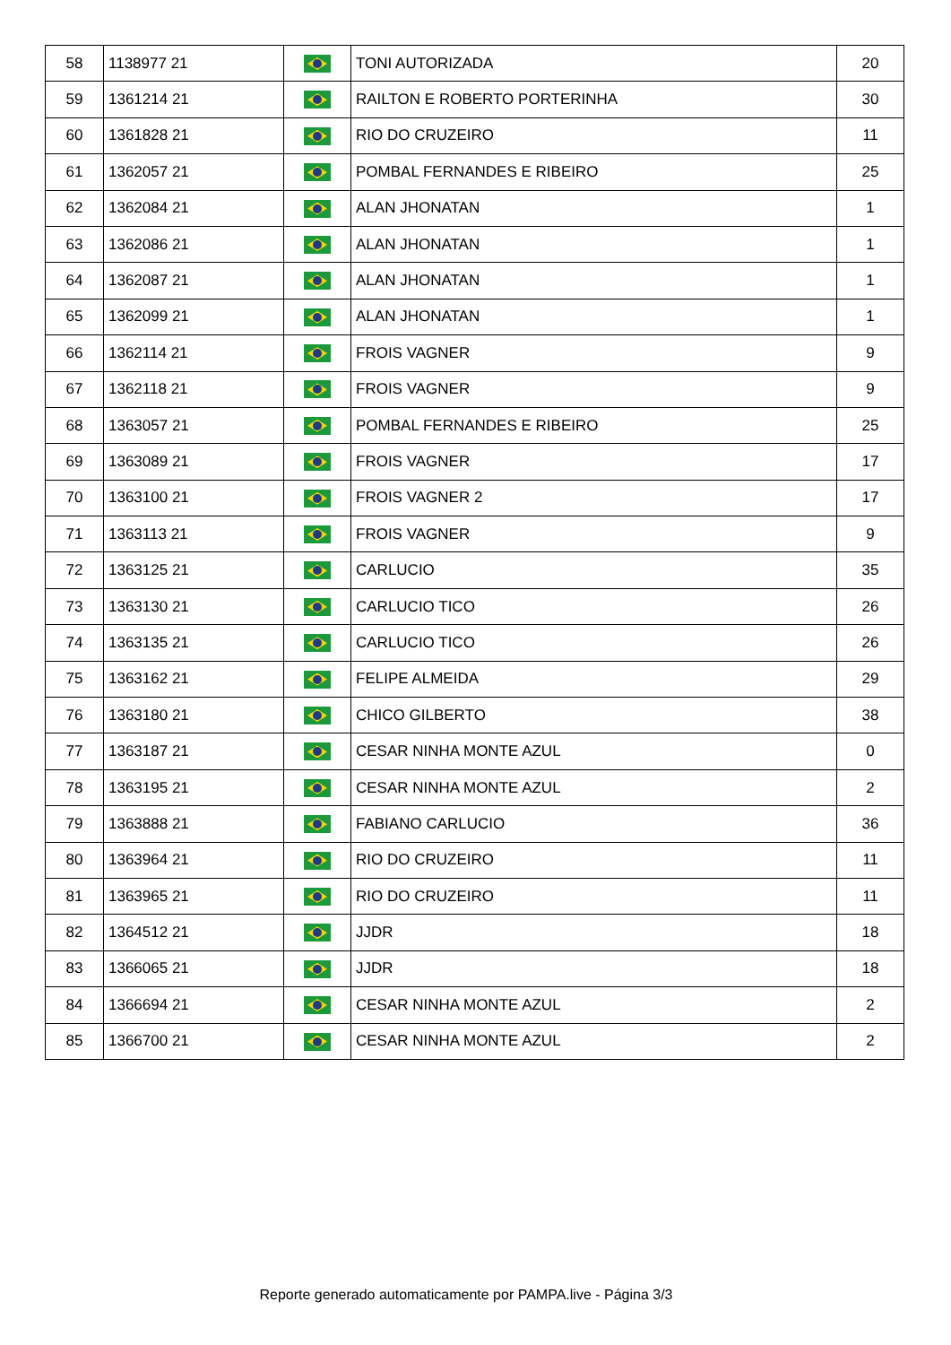| 58 | 1138977 21 | | TONI AUTORIZADA | 20 |
| 59 | 1361214 21 | | RAILTON E ROBERTO PORTERINHA | 30 |
| 60 | 1361828 21 | | RIO DO CRUZEIRO | 11 |
| 61 | 1362057 21 | | POMBAL FERNANDES E RIBEIRO | 25 |
| 62 | 1362084 21 | | ALAN JHONATAN | 1 |
| 63 | 1362086 21 | | ALAN JHONATAN | 1 |
| 64 | 1362087 21 | | ALAN JHONATAN | 1 |
| 65 | 1362099 21 | | ALAN JHONATAN | 1 |
| 66 | 1362114 21 | | FROIS VAGNER | 9 |
| 67 | 1362118 21 | | FROIS VAGNER | 9 |
| 68 | 1363057 21 | | POMBAL FERNANDES E RIBEIRO | 25 |
| 69 | 1363089 21 | | FROIS VAGNER | 17 |
| 70 | 1363100 21 | | FROIS VAGNER 2 | 17 |
| 71 | 1363113 21 | | FROIS VAGNER | 9 |
| 72 | 1363125 21 | | CARLUCIO | 35 |
| 73 | 1363130 21 | | CARLUCIO TICO | 26 |
| 74 | 1363135 21 | | CARLUCIO TICO | 26 |
| 75 | 1363162 21 | | FELIPE ALMEIDA | 29 |
| 76 | 1363180 21 | | CHICO GILBERTO | 38 |
| 77 | 1363187 21 | | CESAR NINHA MONTE AZUL | 0 |
| 78 | 1363195 21 | | CESAR NINHA MONTE AZUL | 2 |
| 79 | 1363888 21 | | FABIANO CARLUCIO | 36 |
| 80 | 1363964 21 | | RIO DO CRUZEIRO | 11 |
| 81 | 1363965 21 | | RIO DO CRUZEIRO | 11 |
| 82 | 1364512 21 | | JJDR | 18 |
| 83 | 1366065 21 | | JJDR | 18 |
| 84 | 1366694 21 | | CESAR NINHA MONTE AZUL | 2 |
| 85 | 1366700 21 | | CESAR NINHA MONTE AZUL | 2 |
Reporte generado automaticamente por PAMPA.live - Página 3/3